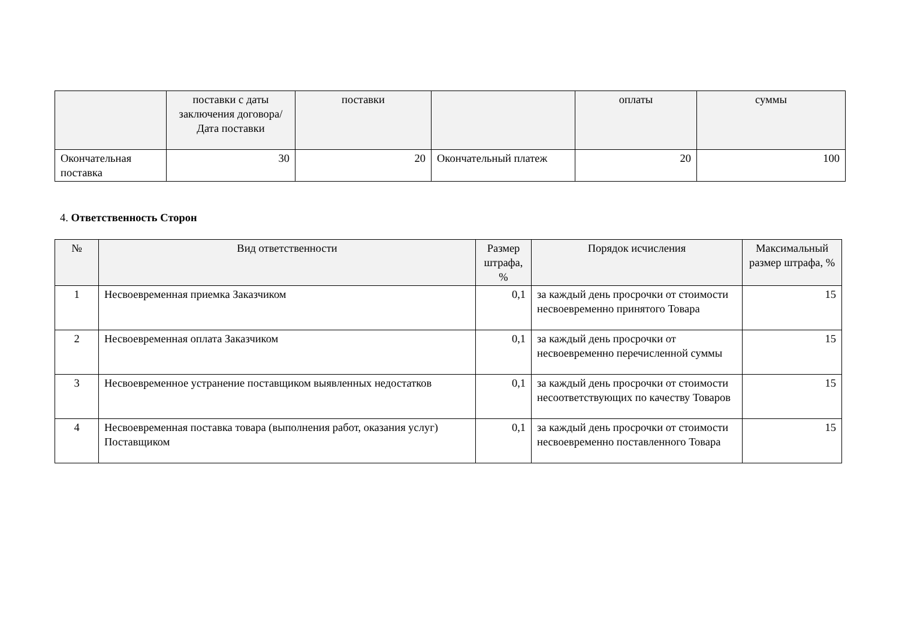| | поставки с даты заключения договора/ Дата поставки | поставки | | оплаты | суммы |
| --- | --- | --- | --- | --- | --- |
| Окончательная поставка | 30 | 20 | Окончательный платеж | 20 | 100 |
4. Ответственность Сторон
| № | Вид ответственности | Размер штрафа, % | Порядок исчисления | Максимальный размер штрафа, % |
| --- | --- | --- | --- | --- |
| 1 | Несвоевременная приемка Заказчиком | 0,1 | за каждый день просрочки от стоимости несвоевременно принятого Товара | 15 |
| 2 | Несвоевременная оплата Заказчиком | 0,1 | за каждый день просрочки от несвоевременно перечисленной суммы | 15 |
| 3 | Несвоевременное устранение поставщиком выявленных недостатков | 0,1 | за каждый день просрочки от стоимости несоответствующих по качеству Товаров | 15 |
| 4 | Несвоевременная поставка товара (выполнения работ, оказания услуг) Поставщиком | 0,1 | за каждый день просрочки от стоимости несвоевременно поставленного Товара | 15 |